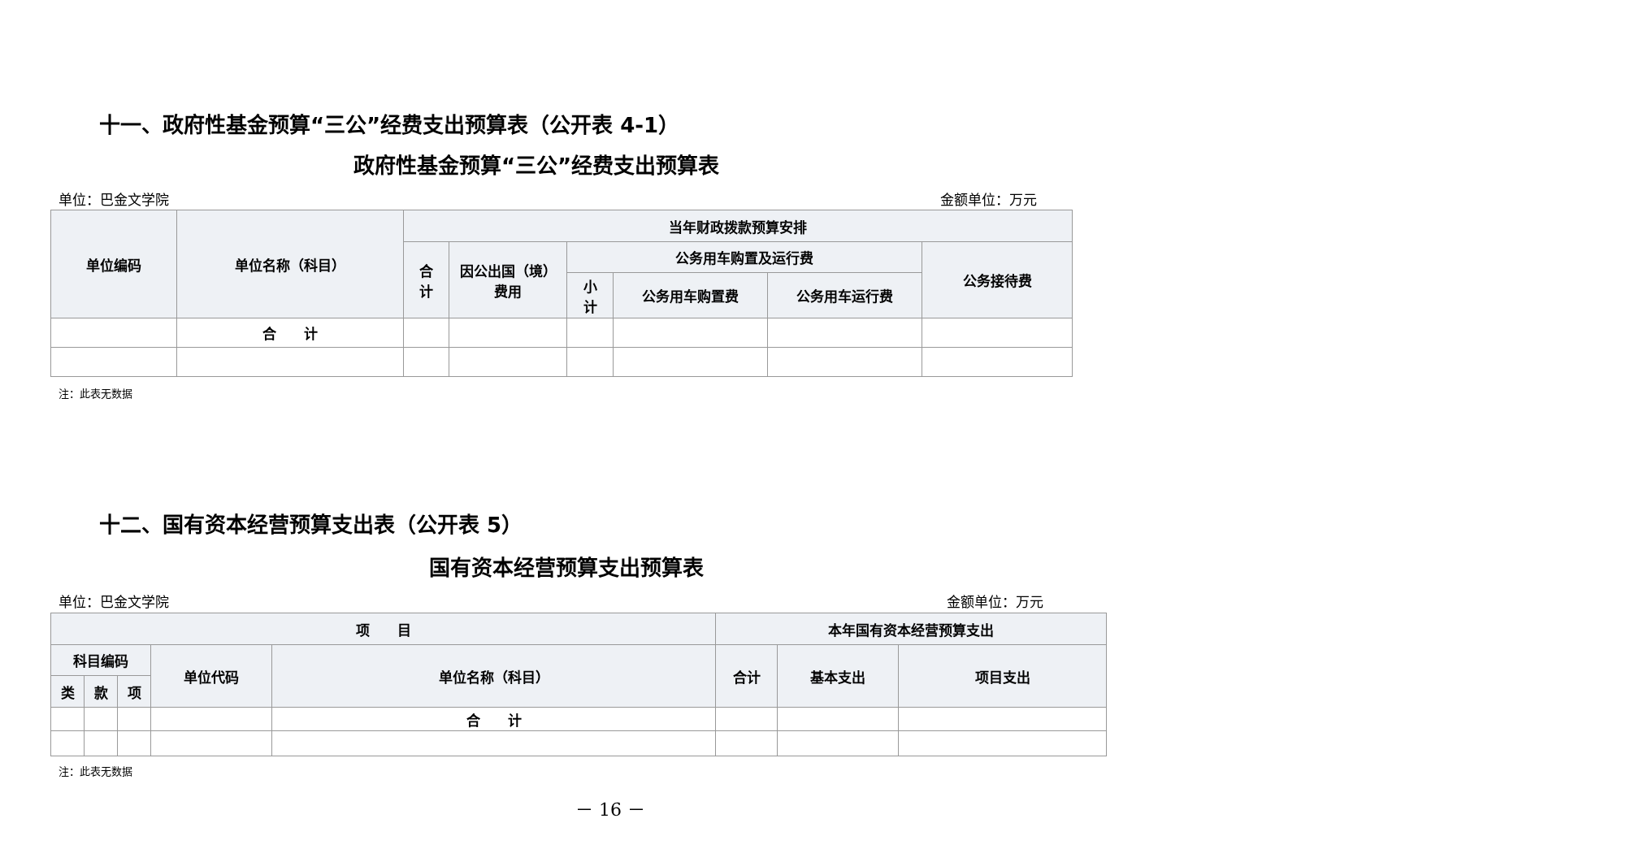十一、政府性基金预算“三公”经费支出预算表（公开表 4-1）
政府性基金预算“三公”经费支出预算表
单位：巴金文学院 金额单位：万元
| 单位编码 | 单位名称（科目） | 当年财政拨款预算安排 | | | | | |
| --- | --- | --- | --- | --- | --- | --- | --- |
| | | 合 计 | 因公出国（境） 费用 | 公务用车购置及运行费 | | | 公务接待费 |
| | | | | 小 计 | 公务用车购置费 | 公务用车运行费 | |
| | 合 计 | | | | | | |
注：此表无数据
十二、国有资本经营预算支出表（公开表 5）
国有资本经营预算支出预算表
单位：巴金文学院 金额单位：万元
| 项 目 | | | | | 本年国有资本经营预算支出 | | |
| --- | --- | --- | --- | --- | --- | --- | --- |
| 科目编码 | | | 单位代码 | 单位名称（科目） | 合计 | 基本支出 | 项目支出 |
| 类 | 款 | 项 | | | | | |
| | | | | 合 计 | | | |
注：此表无数据
－ 16 －